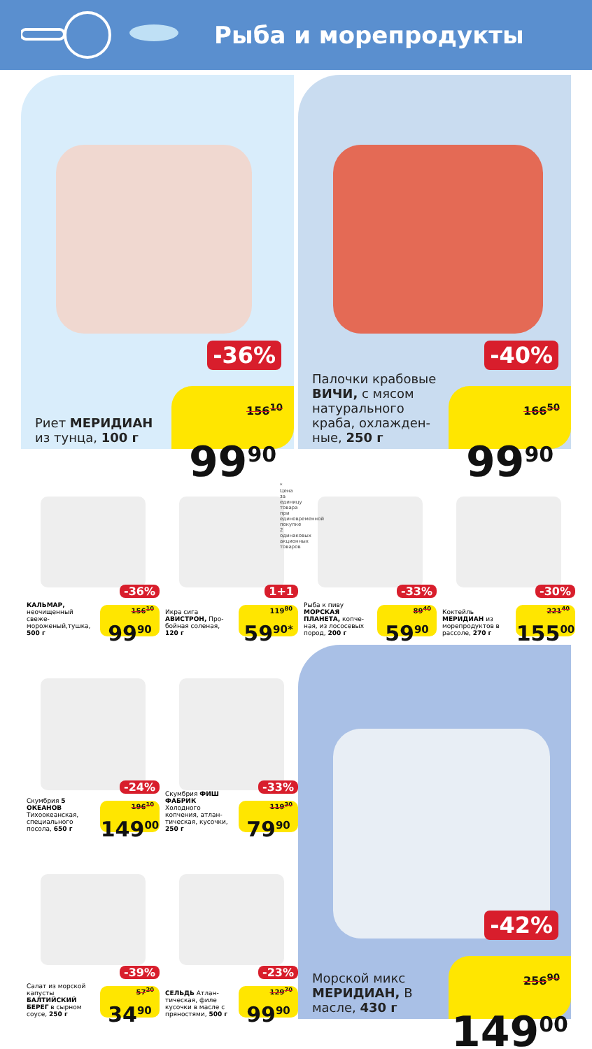Рыба и морепродукты
-36%
Риет МЕРИДИАН из тунца, 100 г
156<sup>10</sup>
99<sup>90</sup>
-40%
Палочки крабовые ВИЧИ, с мясом натурального краба, охлажден­ные, 250 г
166<sup>50</sup>
99<sup>90</sup>
-36%
КАЛЬМАР, неочищенный свеже­мороженый,тушка, 500 г
156<sup>10</sup>
99<sup>90</sup>
1+1
Икра сига АВИСТРОН, Про­бойная соленая, 120 г
119<sup>80</sup>
59<sup>90*</sup>
-33%
Рыба к пиву МОРСКАЯ ПЛАНЕТА, копче­ная, из лососевых пород, 200 г
89<sup>40</sup>
59<sup>90</sup>
-30%
Коктейль МЕРИДИАН из морепродуктов в рассоле, 270 г
221<sup>40</sup>
155<sup>00</sup>
* Цена за единицу товара при единовременной покупке 2 одинаковых акционных товаров
-24%
Скумбрия 5 ОКЕАНОВ Тихоокеанская, специального посола, 650 г
196<sup>10</sup>
149<sup>00</sup>
-33%
Скумбрия ФИШ ФАБРИК Холодного копчения, атлан­тическая, кусочки, 250 г
119<sup>30</sup>
79<sup>90</sup>
-39%
Салат из морской капусты БАЛТИЙСКИЙ БЕРЕГ в сырном соусе, 250 г
57<sup>20</sup>
34<sup>90</sup>
-23%
СЕЛЬДЬ Атлан­тическая, филе кусочки в масле с пряностями, 500 г
129<sup>70</sup>
99<sup>90</sup>
-42%
Морской микс МЕРИДИАН, В масле, 430 г
256<sup>90</sup>
149<sup>00</sup>